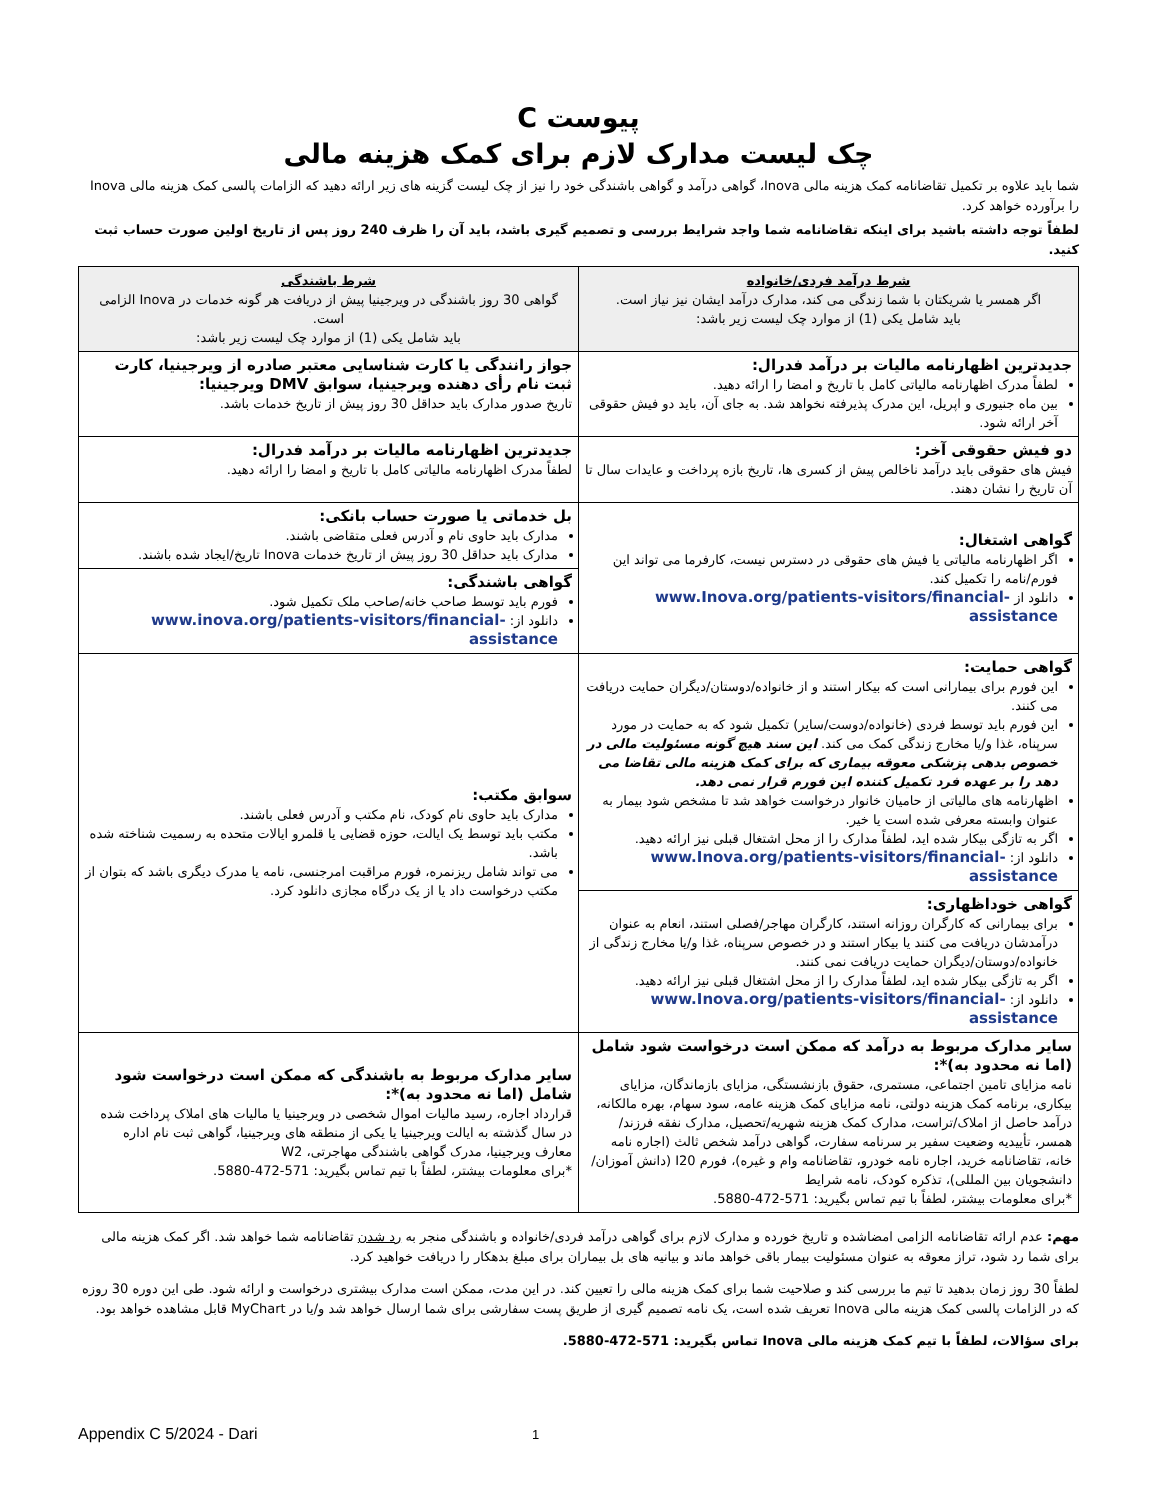پیوست C
چک لیست مدارک لازم برای کمک هزینه مالی
شما باید علاوه بر تکمیل تقاضانامه کمک هزینه مالی Inova، گواهی درآمد و گواهی باشندگی خود را نیز از چک لیست گزینه های زیر ارائه دهید که الزامات پالسی کمک هزینه مالی Inova را برآورده خواهد کرد.
لطفاً توجه داشته باشید برای اینکه تقاضانامه شما واجد شرایط بررسی و تصمیم گیری باشد، باید آن را ظرف 240 روز پس از تاریخ اولین صورت حساب ثبت کنید.
| شرط درآمد فردی/خانواده اگر همسر یا شریکتان با شما زندگی می کند، مدارک درآمد ایشان نیز نیاز است. باید شامل یکی (1) از موارد چک لیست زیر باشد: | شرط باشندگی گواهی 30 روز باشندگی در ویرجینیا پیش از دریافت هر گونه خدمات در Inova الزامی است. باید شامل یکی (1) از موارد چک لیست زیر باشد: |
| جدیدترین اظهارنامه مالیات بر درآمد فدرال: لطفاً مدرک اظهارنامه مالیاتی کامل با تاریخ و امضا را ارائه دهید. بین ماه جنیوری و اپریل، این مدرک پذیرفته نخواهد شد. به جای آن، باید دو فیش حقوقی آخر ارائه شود. | جواز رانندگی یا کارت شناسایی معتبر صادره از ویرجینیا، کارت ثبت نام رأی دهنده ویرجینیا، سوابق DMV ویرجینیا: تاریخ صدور مدارک باید حداقل 30 روز پیش از تاریخ خدمات باشد. |
| دو فیش حقوقی آخر: فیش های حقوقی باید درآمد ناخالص پیش از کسری ها، تاریخ بازه پرداخت و عایدات سال تا آن تاریخ را نشان دهند. | جدیدترین اظهارنامه مالیات بر درآمد فدرال: لطفاً مدرک اظهارنامه مالیاتی کامل با تاریخ و امضا را ارائه دهید. |
| گواهی اشتغال: اگر اظهارنامه مالیاتی یا فیش های حقوقی در دسترس نیست، کارفرما می تواند این فورم/نامه را تکمیل کند. دانلود از www.Inova.org/patients-visitors/financial-assistance | بل خدماتی یا صورت حساب بانکی: مدارک باید حاوی نام و آدرس فعلی متقاضی باشند. مدارک باید حداقل 30 روز پیش از تاریخ خدمات Inova تاریخ/ایجاد شده باشند. |
| | گواهی باشندگی: فورم باید توسط صاحب خانه/صاحب ملک تکمیل شود. دانلود از: www.inova.org/patients-visitors/financial-assistance |
| گواهی حمایت: این فورم برای بیمارانی است که بیکار استند و از خانواده/دوستان/دیگران حمایت دریافت می کنند. این فورم باید توسط فردی (خانواده/دوست/سایر) تکمیل شود که به حمایت در مورد سرپناه، غذا و/یا مخارج زندگی کمک می کند. این سند هیچ گونه مسئولیت مالی در خصوص بدهی پزشکی معوقه بیماری که برای کمک هزینه مالی تقاضا می دهد را بر عهده فرد تکمیل کننده این فورم قرار نمی دهد. اظهارنامه های مالیاتی از حامیان خانوار درخواست خواهد شد تا مشخص شود بیمار به عنوان وابسته معرفی شده است یا خیر. اگر به تازگی بیکار شده اید، لطفاً مدارک را از محل اشتغال قبلی نیز ارائه دهید. دانلود از: www.Inova.org/patients-visitors/financial-assistance | سوابق مکتب: مدارک باید حاوی نام کودک، نام مکتب و آدرس فعلی باشند. مکتب باید توسط یک ایالت، حوزه قضایی یا قلمرو ایالات متحده به رسمیت شناخته شده باشد. می تواند شامل ریزنمره، فورم مراقبت امرجنسی، نامه یا مدرک دیگری باشد که بتوان از مکتب درخواست داد یا از یک درگاه مجازی دانلود کرد. |
| گواهی خوداظهاری: برای بیمارانی که کارگران روزانه استند، کارگران مهاجر/فصلی استند، انعام به عنوان درآمدشان دریافت می کنند یا بیکار استند و در خصوص سرپناه، غذا و/یا مخارج زندگی از خانواده/دوستان/دیگران حمایت دریافت نمی کنند. اگر به تازگی بیکار شده اید، لطفاً مدارک را از محل اشتغال قبلی نیز ارائه دهید. دانلود از: www.Inova.org/patients-visitors/financial-assistance | |
| سایر مدارک مربوط به درآمد که ممکن است درخواست شود شامل (اما نه محدود به)*: نامه مزایای تامین اجتماعی، مستمری، حقوق بازنشستگی، مزایای بازماندگان، مزایای بیکاری، برنامه کمک هزینه دولتی، نامه مزایای کمک هزینه عامه، سود سهام، بهره مالکانه، درآمد حاصل از املاک/تراست، مدارک کمک هزینه شهریه/تحصیل، مدارک نفقه فرزند/همسر، تأییدیه وضعیت سفیر بر سرنامه سفارت، گواهی درآمد شخص ثالث (اجاره نامه خانه، تقاضانامه خرید، اجاره نامه خودرو، تقاضانامه وام و غیره)، فورم I20 (دانش آموزان/دانشجویان بین المللی)، تذکره کودک، نامه شرایط *برای معلومات بیشتر، لطفاً با تیم تماس بگیرید: 571-472-5880. | سایر مدارک مربوط به باشندگی که ممکن است درخواست شود شامل (اما نه محدود به)*: قرارداد اجاره، رسید مالیات اموال شخصی در ویرجینیا یا مالیات های املاک پرداخت شده در سال گذشته به ایالت ویرجینیا یا یکی از منطقه های ویرجینیا، گواهی ثبت نام اداره معارف ویرجینیا، مدرک گواهی باشندگی مهاجرتی، W2 *برای معلومات بیشتر، لطفاً با تیم تماس بگیرید: 571-472-5880. |
مهم: عدم ارائه تقاضانامه الزامی امضاشده و تاریخ خورده و مدارک لازم برای گواهی درآمد فردی/خانواده و باشندگی منجر به رد شدن تقاضانامه شما خواهد شد. اگر کمک هزینه مالی برای شما رد شود، تراز معوقه به عنوان مسئولیت بیمار باقی خواهد ماند و بیانیه های بل بیماران برای مبلغ بدهکار را دریافت خواهید کرد.
لطفاً 30 روز زمان بدهید تا تیم ما بررسی کند و صلاحیت شما برای کمک هزینه مالی را تعیین کند. در این مدت، ممکن است مدارک بیشتری درخواست و ارائه شود. طی این دوره 30 روزه که در الزامات پالسی کمک هزینه مالی Inova تعریف شده است، یک نامه تصمیم گیری از طریق پست سفارشی برای شما ارسال خواهد شد و/یا در MyChart قابل مشاهده خواهد بود.
برای سؤالات، لطفاً با تیم کمک هزینه مالی Inova تماس بگیرید: 571-472-5880.
Appendix C 5/2024 - Dari 1